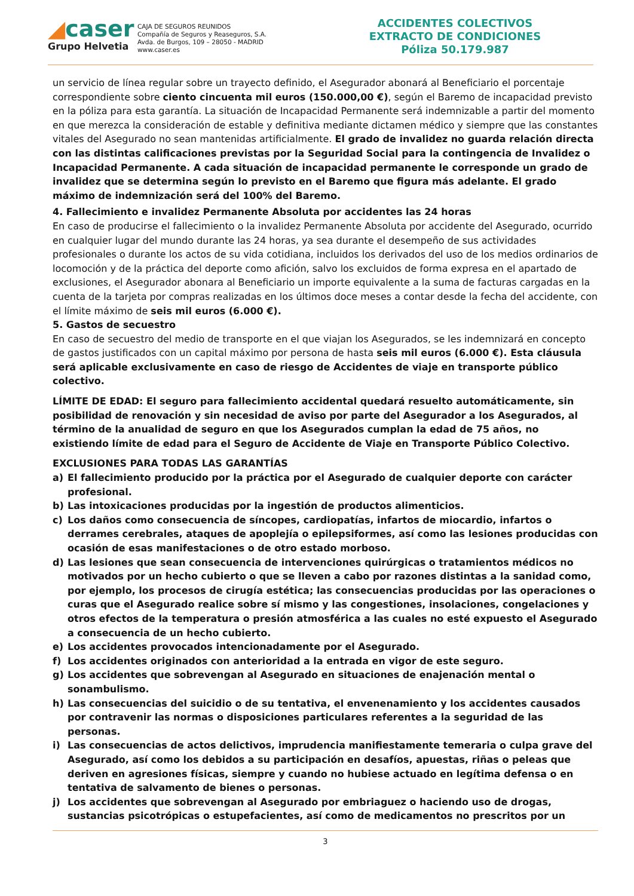◢caser
Grupo Helvetia
CAJA DE SEGUROS REUNIDOS
Compañía de Seguros y Reaseguros, S.A.
Avda. de Burgos, 109 – 28050 - MADRID
www.caser.es
ACCIDENTES COLECTIVOS
EXTRACTO DE CONDICIONES
Póliza 50.179.987
un servicio de línea regular sobre un trayecto definido, el Asegurador abonará al Beneficiario el porcentaje correspondiente sobre ciento cincuenta mil euros (150.000,00 €), según el Baremo de incapacidad previsto en la póliza para esta garantía. La situación de Incapacidad Permanente será indemnizable a partir del momento en que merezca la consideración de estable y definitiva mediante dictamen médico y siempre que las constantes vitales del Asegurado no sean mantenidas artificialmente. El grado de invalidez no guarda relación directa con las distintas calificaciones previstas por la Seguridad Social para la contingencia de Invalidez o Incapacidad Permanente. A cada situación de incapacidad permanente le corresponde un grado de invalidez que se determina según lo previsto en el Baremo que figura más adelante. El grado máximo de indemnización será del 100% del Baremo.
4. Fallecimiento e invalidez Permanente Absoluta por accidentes las 24 horas
En caso de producirse el fallecimiento o la invalidez Permanente Absoluta por accidente del Asegurado, ocurrido en cualquier lugar del mundo durante las 24 horas, ya sea durante el desempeño de sus actividades profesionales o durante los actos de su vida cotidiana, incluidos los derivados del uso de los medios ordinarios de locomoción y de la práctica del deporte como afición, salvo los excluidos de forma expresa en el apartado de exclusiones, el Asegurador abonara al Beneficiario un importe equivalente a la suma de facturas cargadas en la cuenta de la tarjeta por compras realizadas en los últimos doce meses a contar desde la fecha del accidente, con el límite máximo de seis mil euros (6.000 €).
5. Gastos de secuestro
En caso de secuestro del medio de transporte en el que viajan los Asegurados, se les indemnizará en concepto de gastos justificados con un capital máximo por persona de hasta seis mil euros (6.000 €). Esta cláusula será aplicable exclusivamente en caso de riesgo de Accidentes de viaje en transporte público colectivo.
LÍMITE DE EDAD: El seguro para fallecimiento accidental quedará resuelto automáticamente, sin posibilidad de renovación y sin necesidad de aviso por parte del Asegurador a los Asegurados, al término de la anualidad de seguro en que los Asegurados cumplan la edad de 75 años, no existiendo límite de edad para el Seguro de Accidente de Viaje en Transporte Público Colectivo.
EXCLUSIONES PARA TODAS LAS GARANTÍAS
a) El fallecimiento producido por la práctica por el Asegurado de cualquier deporte con carácter profesional.
b) Las intoxicaciones producidas por la ingestión de productos alimenticios.
c) Los daños como consecuencia de síncopes, cardiopatías, infartos de miocardio, infartos o derrames cerebrales, ataques de apoplejía o epilepsiformes, así como las lesiones producidas con ocasión de esas manifestaciones o de otro estado morboso.
d) Las lesiones que sean consecuencia de intervenciones quirúrgicas o tratamientos médicos no motivados por un hecho cubierto o que se lleven a cabo por razones distintas a la sanidad como, por ejemplo, los procesos de cirugía estética; las consecuencias producidas por las operaciones o curas que el Asegurado realice sobre sí mismo y las congestiones, insolaciones, congelaciones y otros efectos de la temperatura o presión atmosférica a las cuales no esté expuesto el Asegurado a consecuencia de un hecho cubierto.
e) Los accidentes provocados intencionadamente por el Asegurado.
f) Los accidentes originados con anterioridad a la entrada en vigor de este seguro.
g) Los accidentes que sobrevengan al Asegurado en situaciones de enajenación mental o sonambulismo.
h) Las consecuencias del suicidio o de su tentativa, el envenenamiento y los accidentes causados por contravenir las normas o disposiciones particulares referentes a la seguridad de las personas.
i) Las consecuencias de actos delictivos, imprudencia manifiestamente temeraria o culpa grave del Asegurado, así como los debidos a su participación en desafíos, apuestas, riñas o peleas que deriven en agresiones físicas, siempre y cuando no hubiese actuado en legítima defensa o en tentativa de salvamento de bienes o personas.
j) Los accidentes que sobrevengan al Asegurado por embriaguez o haciendo uso de drogas, sustancias psicotrópicas o estupefacientes, así como de medicamentos no prescritos por un
3